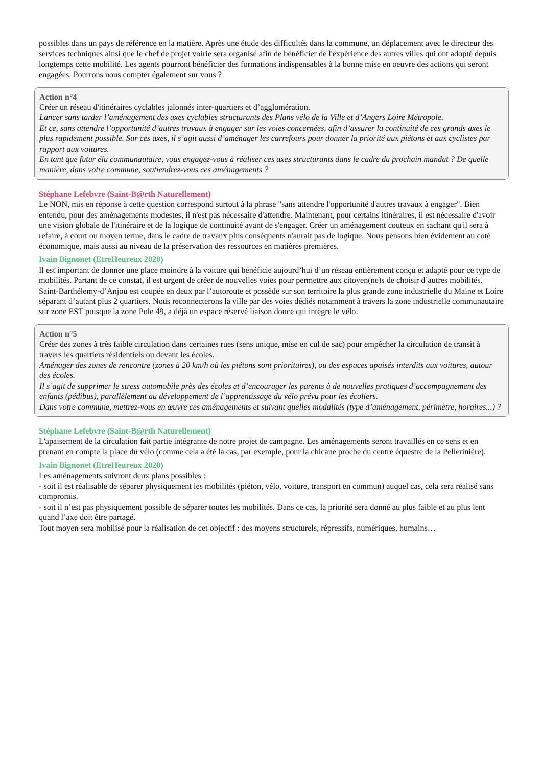possibles dans un pays de référence en la matière. Après une étude des difficultés dans la commune, un déplacement avec le directeur des services techniques ainsi que le chef de projet voirie sera organisé afin de bénéficier de l'expérience des autres villes qui ont adopté depuis longtemps cette mobilité. Les agents pourront bénéficier des formations indispensables à la bonne mise en oeuvre des actions qui seront engagées. Pourrons nous compter également sur vous ?
Action n°4
Créer un réseau d'itinéraires cyclables jalonnés inter-quartiers et d’agglomération.
Lancer sans tarder l’aménagement des axes cyclables structurants des Plans vélo de la Ville et d’Angers Loire Métropole.
Et ce, sans attendre l’opportunité d’autres travaux à engager sur les voies concernées, afin d’assurer la continuité de ces grands axes le plus rapidement possible. Sur ces axes, il s’agit aussi d’aménager les carrefours pour donner la priorité aux piétons et aux cyclistes par rapport aux voitures.
En tant que futur élu communautaire, vous engagez-vous à réaliser ces axes structurants dans le cadre du prochain mandat ? De quelle manière, dans votre commune, soutiendrez-vous ces aménagements ?
Stéphane Lefebvre (Saint-B@rth Naturellement)
Le NON, mis en réponse à cette question correspond surtout à la phrase "sans attendre l'opportunité d'autres travaux à engager". Bien entendu, pour des aménagements modestes, il n'est pas nécessaire d'attendre. Maintenant, pour certains itinéraires, il est nécessaire d'avoir une vision globale de l'itinéraire et de la logique de continuité avant de s'engager. Créer un aménagement couteux en sachant qu'il sera à refaire, à court ou moyen terme, dans le cadre de travaux plus conséquents n'aurait pas de logique. Nous pensons bien évidement au coté économique, mais aussi au niveau de la préservation des ressources en matières premières.
Ivain Bignonet (EtreHeureux 2020)
Il est important de donner une place moindre à la voiture qui bénéficie aujourd’hui d’un réseau entièrement conçu et adapté pour ce type de mobilités. Partant de ce constat, il est urgent de créer de nouvelles voies pour permettre aux citoyen(ne)s de choisir d’autres mobilités. Saint-Barthélemy-d’Anjou est coupée en deux par l’autoroute et possède sur son territoire la plus grande zone industrielle du Maine et Loire séparant d’autant plus 2 quartiers. Nous reconnecterons la ville par des voies dédiés notamment à travers la zone industrielle communautaire sur zone EST puisque la zone Pole 49, a déjà un espace réservé liaison douce qui intègre le vélo.
Action n°5
Créer des zones à très faible circulation dans certaines rues (sens unique, mise en cul de sac) pour empêcher la circulation de transit à travers les quartiers résidentiels ou devant les écoles.
Aménager des zones de rencontre (zones à 20 km/h où les piétons sont prioritaires), ou des espaces apaisés interdits aux voitures, autour des écoles.
Il s’agit de supprimer le stress automobile près des écoles et d’encourager les parents à de nouvelles pratiques d’accompagnement des enfants (pédibus), parallèlement au développement de l’apprentissage du vélo prévu pour les écoliers.
Dans votre commune, mettrez-vous en œuvre ces aménagements et suivant quelles modalités (type d’aménagement, périmètre, horaires...) ?
Stéphane Lefebvre (Saint-B@rth Naturellement)
L'apaisement de la circulation fait partie intégrante de notre projet de campagne. Les aménagements seront travaillés en ce sens et en prenant en compte la place du vélo (comme cela a été la cas, par exemple, pour la chicane proche du centre équestre de la Pellerinière).
Ivain Bignonet (EtreHeureux 2020)
Les aménagements suivront deux plans possibles :
- soit il est réalisable de séparer physiquement les mobilités (piéton, vélo, voiture, transport en commun) auquel cas, cela sera réalisé sans compromis.
- soit il n’est pas physiquement possible de séparer toutes les mobilités. Dans ce cas, la priorité sera donné au plus faible et au plus lent quand l’axe doit être partagé.
Tout moyen sera mobilisé pour la réalisation de cet objectif : des moyens structurels, répressifs, numériques, humains…